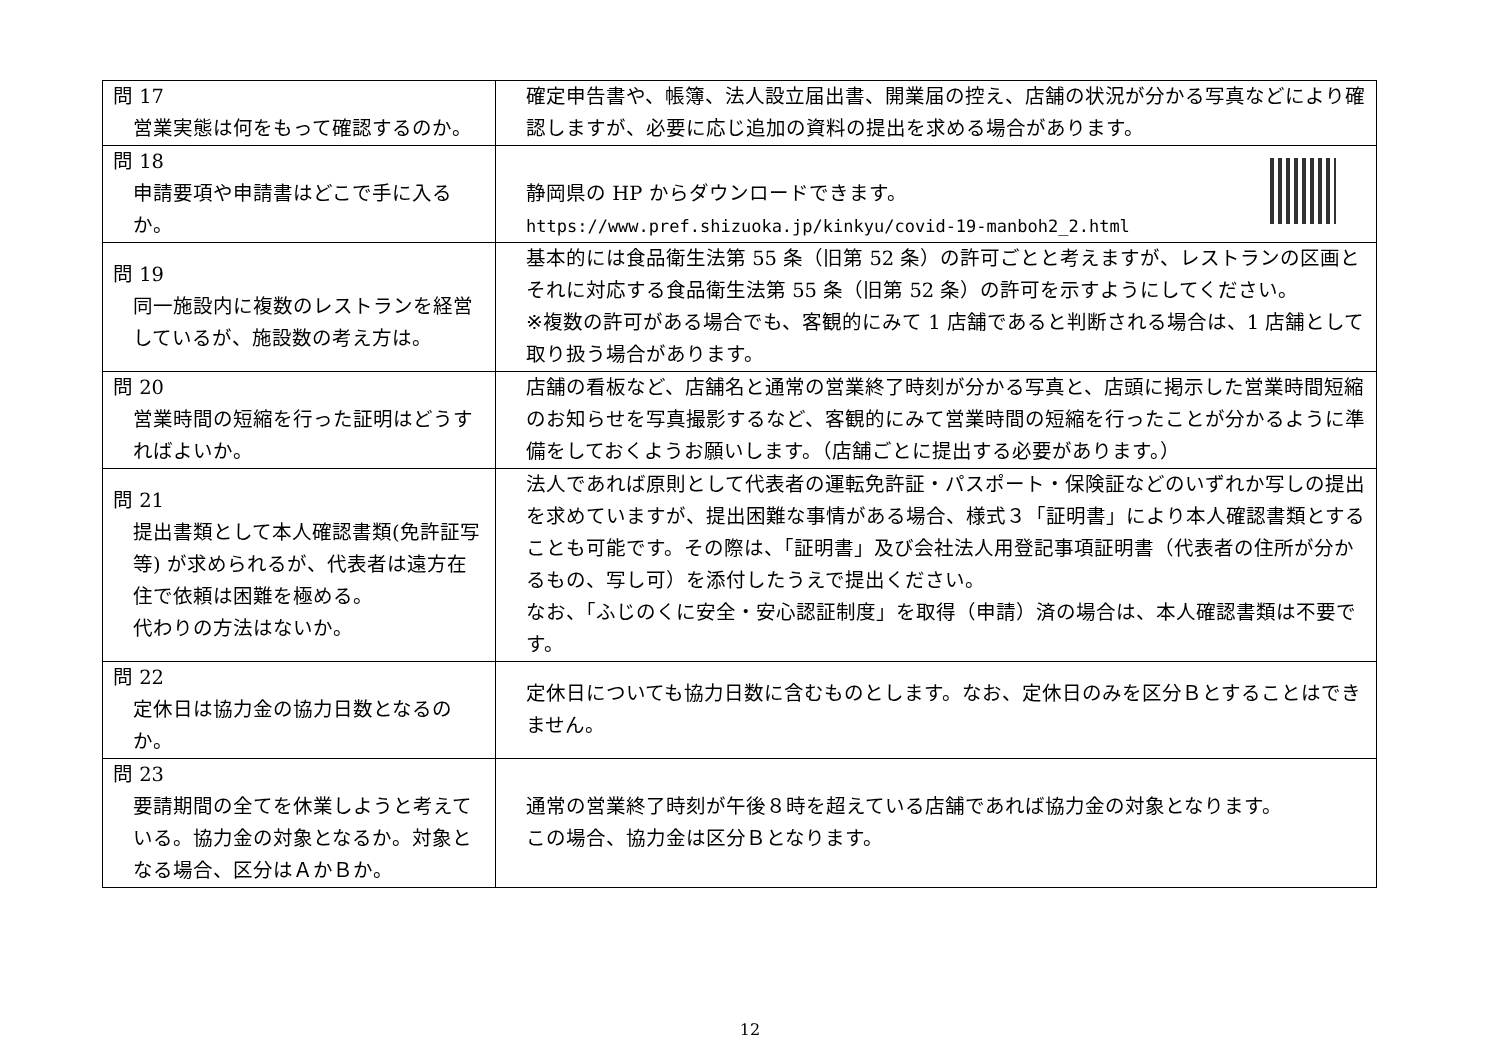| 問 17 営業実態は何をもって確認するのか。 | 確定申告書や、帳簿、法人設立届出書、開業届の控え、店舗の状況が分かる写真などにより確認しますが、必要に応じ追加の資料の提出を求める場合があります。 |
| 問 18 申請要項や申請書はどこで手に入るか。 | 静岡県の HP からダウンロードできます。 https://www.pref.shizuoka.jp/kinkyu/covid-19-manboh2_2.html |
| 問 19 同一施設内に複数のレストランを経営しているが、施設数の考え方は。 | 基本的には食品衛生法第 55 条（旧第 52 条）の許可ごとと考えますが、レストランの区画とそれに対応する食品衛生法第 55 条（旧第 52 条）の許可を示すようにしてください。 ※複数の許可がある場合でも、客観的にみて 1 店舗であると判断される場合は、1 店舗として取り扱う場合があります。 |
| 問 20 営業時間の短縮を行った証明はどうすればよいか。 | 店舗の看板など、店舗名と通常の営業終了時刻が分かる写真と、店頭に掲示した営業時間短縮のお知らせを写真撮影するなど、客観的にみて営業時間の短縮を行ったことが分かるように準備をしておくようお願いします。（店舗ごとに提出する必要があります。） |
| 問 21 提出書類として本人確認書類(免許証写等) が求められるが、代表者は遠方在住で依頼は困難を極める。 代わりの方法はないか。 | 法人であれば原則として代表者の運転免許証・パスポート・保険証などのいずれか写しの提出を求めていますが、提出困難な事情がある場合、様式３「証明書」により本人確認書類とすることも可能です。その際は、「証明書」及び会社法人用登記事項証明書（代表者の住所が分かるもの、写し可）を添付したうえで提出ください。 なお、「ふじのくに安全・安心認証制度」を取得（申請）済の場合は、本人確認書類は不要です。 |
| 問 22 定休日は協力金の協力日数となるのか。 | 定休日についても協力日数に含むものとします。なお、定休日のみを区分Ｂとすることはできません。 |
| 問 23 要請期間の全てを休業しようと考えている。協力金の対象となるか。対象となる場合、区分はＡかＢか。 | 通常の営業終了時刻が午後８時を超えている店舗であれば協力金の対象となります。 この場合、協力金は区分Ｂとなります。 |
12